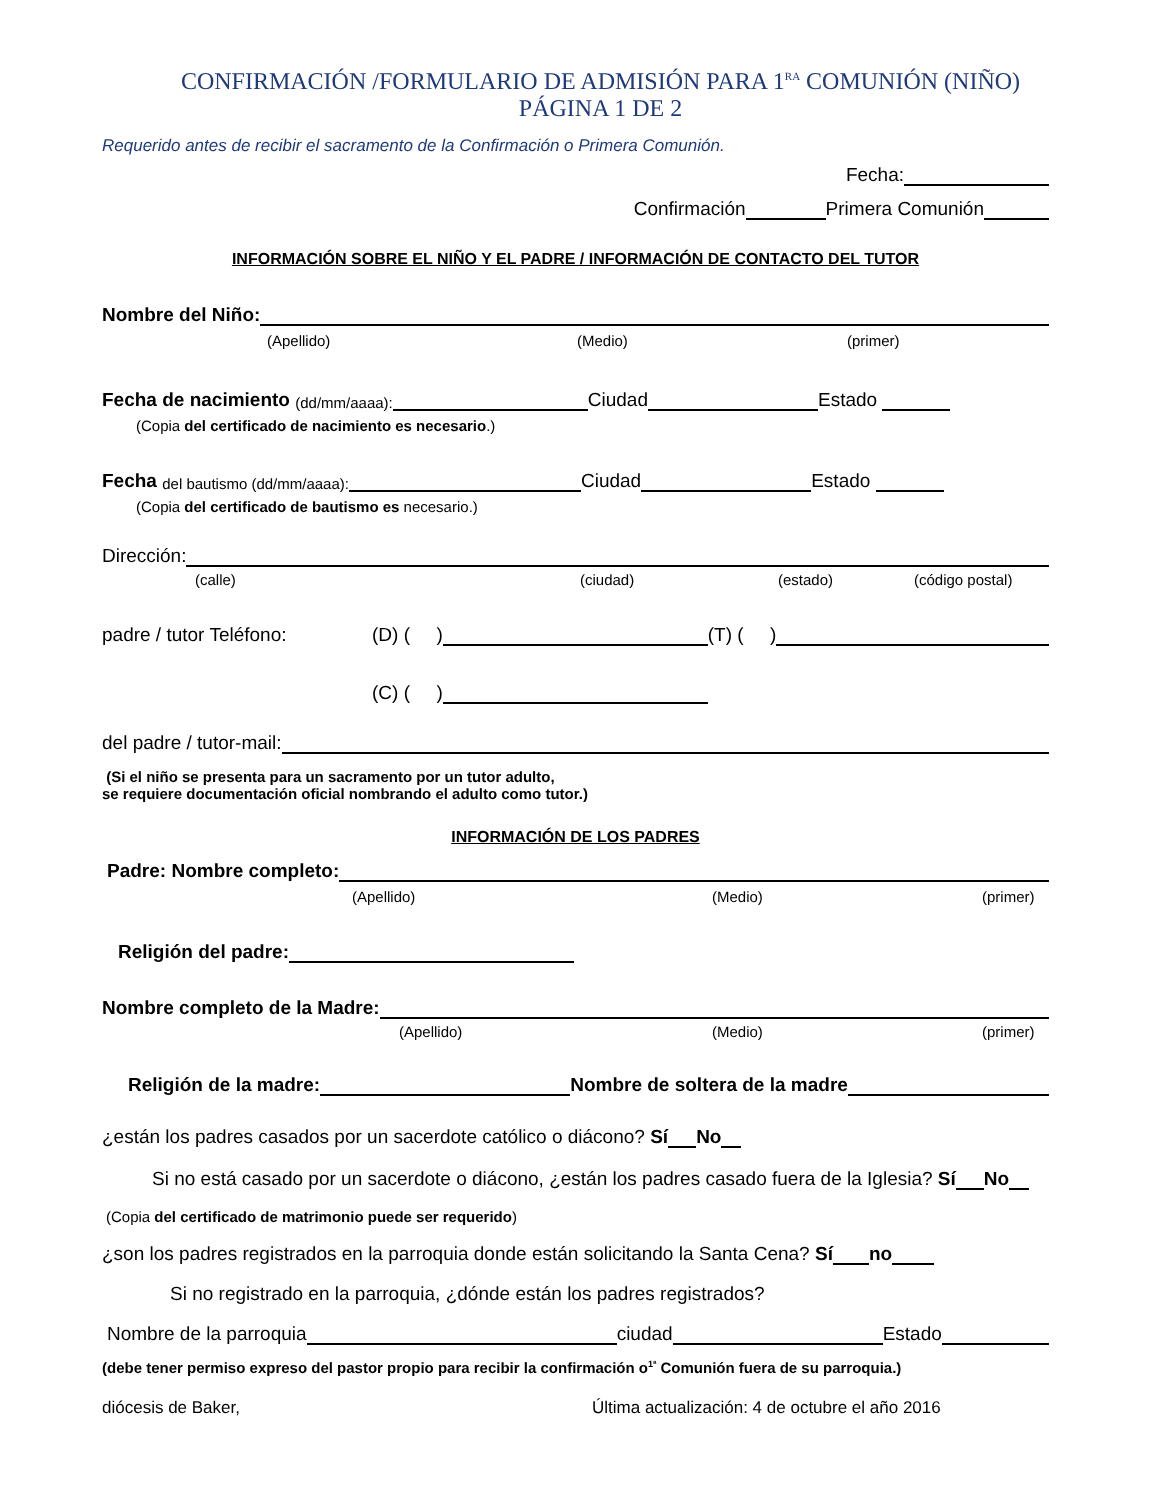CONFIRMACIÓN /FORMULARIO DE ADMISIÓN PARA 1<sup>RA</sup> COMUNIÓN (NIÑO) PÁGINA 1 DE 2
Requerido antes de recibir el sacramento de la Confirmación o Primera Comunión.
Fecha:
Confirmación Primera Comunión
INFORMACIÓN SOBRE EL NIÑO Y EL PADRE / INFORMACIÓN DE CONTACTO DEL TUTOR
Nombre del Niño:
(Apellido) (Medio) (primer)
Fecha de nacimiento (dd/mm/aaaa): Ciudad Estado
(Copia del certificado de nacimiento es necesario.)
Fecha del bautismo (dd/mm/aaaa): Ciudad Estado
(Copia del certificado de bautismo es necesario.)
Dirección:
(calle) (ciudad) (estado) (código postal)
padre / tutor Teléfono: (D) ( ) (T) ( )
(C) ( )
del padre / tutor-mail:
(Si el niño se presenta para un sacramento por un tutor adulto,
se requiere documentación oficial nombrando el adulto como tutor.)
INFORMACIÓN DE LOS PADRES
Padre: Nombre completo:
(Apellido) (Medio) (primer)
Religión del padre:
Nombre completo de la Madre:
(Apellido) (Medio) (primer)
Religión de la madre: Nombre de soltera de la madre
¿están los padres casados por un sacerdote católico o diácono? Sí No
Si no está casado por un sacerdote o diácono, ¿están los padres casado fuera de la Iglesia? Sí No
(Copia del certificado de matrimonio puede ser requerido)
¿son los padres registrados en la parroquia donde están solicitando la Santa Cena? Sí no
Si no registrado en la parroquia, ¿dónde están los padres registrados?
Nombre de la parroquia ciudad Estado
(debe tener permiso expreso del pastor propio para recibir la confirmación o<sup>1ª</sup> Comunión fuera de su parroquia.)
diócesis de Baker, Última actualización: 4 de octubre el año 2016